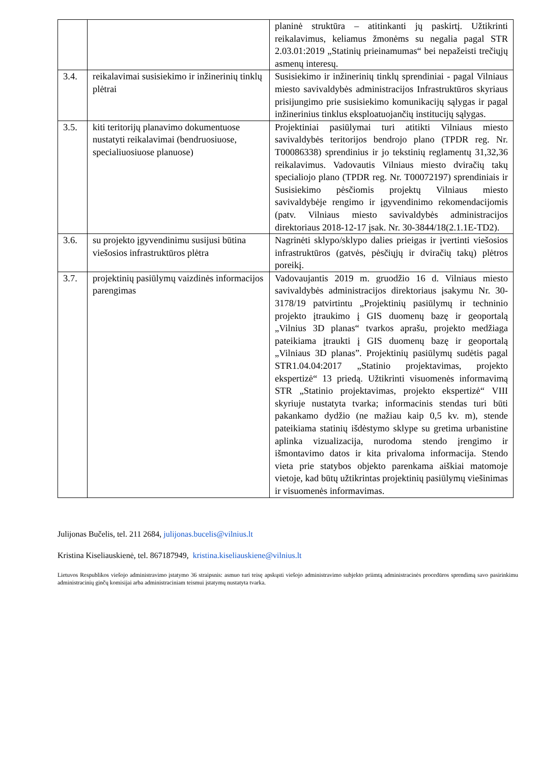| | | planinė struktūra – atitinkanti jų paskirtį. Užtikrinti reikalavimus, keliamus žmonėms su negalia pagal STR 2.03.01:2019 „Statinių prieinamumas“ bei nepažeisti trečiųjų asmenų interesų. |
| 3.4. | reikalavimai susisiekimo ir inžinerinių tinklų plėtrai | Susisiekimo ir inžinerinių tinklų sprendiniai - pagal Vilniaus miesto savivaldybės administracijos Infrastruktūros skyriaus prisijungimo prie susisiekimo komunikacijų sąlygas ir pagal inžinerinius tinklus eksploatuojančių institucijų sąlygas. |
| 3.5. | kiti teritorijų planavimo dokumentuose nustatyti reikalavimai (bendruosiuose, specialiuosiuose planuose) | Projektiniai pasiūlymai turi atitikti Vilniaus miesto savivaldybės teritorijos bendrojo plano (TPDR reg. Nr. T00086338) sprendinius ir jo tekstinių reglamentų 31,32,36 reikalavimus. Vadovautis Vilniaus miesto dviračių takų specialiojo plano (TPDR reg. Nr. T00072197) sprendiniais ir Susisiekimo pėsčiomis projektų Vilniaus miesto savivaldybėje rengimo ir įgyvendinimo rekomendacijomis (patv. Vilniaus miesto savivaldybės administracijos direktoriaus 2018-12-17 įsak. Nr. 30-3844/18(2.1.1E-TD2). |
| 3.6. | su projekto įgyvendinimu susijusi būtina viešosios infrastruktūros plėtra | Nagrinėti sklypo/sklypo dalies prieigas ir įvertinti viešosios infrastruktūros (gatvės, pėsčiųjų ir dviračių takų) plėtros poreikį. |
| 3.7. | projektinių pasiūlymų vaizdinės informacijos parengimas | Vadovaujantis 2019 m. gruodžio 16 d. Vilniaus miesto savivaldybės administracijos direktoriaus įsakymu Nr. 30-3178/19 patvirtintu „Projektinių pasiūlymų ir techninio projekto įtraukimo į GIS duomenų bazę ir geoportalą „Vilnius 3D planas“ tvarkos aprašu, projekto medžiaga pateikiama įtraukti į GIS duomenų bazę ir geoportalą „Vilniaus 3D planas”. Projektinių pasiūlymų sudėtis pagal STR1.04.04:2017 „Statinio projektavimas, projekto ekspertizė“ 13 priedą. Užtikrinti visuomenės informavimą STR „Statinio projektavimas, projekto ekspertizė“ VIII skyriuje nustatyta tvarka; informacinis stendas turi būti pakankamo dydžio (ne mažiau kaip 0,5 kv. m), stende pateikiama statinių išdėstymo sklype su gretima urbanistine aplinka vizualizacija, nurodoma stendo įrengimo ir išmontavimo datos ir kita privaloma informacija. Stendo vieta prie statybos objekto parenkama aiškiai matomoje vietoje, kad būtų užtikrintas projektinių pasiūlymų viešinimas ir visuomenės informavimas. |
Julijonas Bučelis, tel. 211 2684, julijonas.bucelis@vilnius.lt
Kristina Kiseliauskienė, tel. 867187949, kristina.kiseliauskiene@vilnius.lt
Lietuvos Respublikos viešojo administravimo įstatymo 36 straipsnis: asmuo turi teisę apskųsti viešojo administravimo subjekto priimtą administracinės procedūros sprendimą savo pasirinkimu administracinių ginčų komisijai arba administraciniam teismui įstatymų nustatyta tvarka.